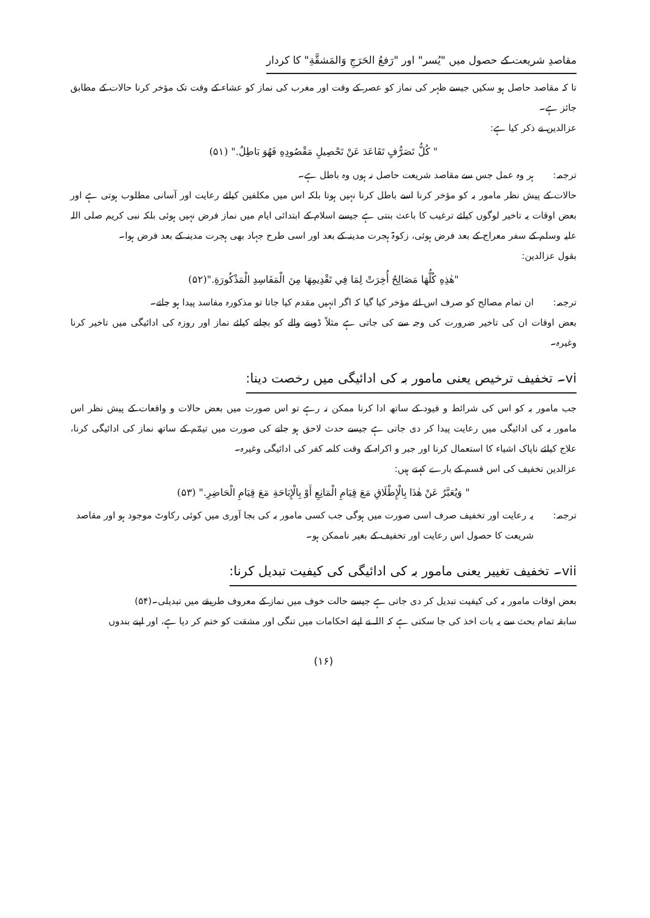مقاصدِ شریعت کے حصول میں "یُسر" اور "رَفعُ الحَرَجِ وَالمَشقَّةِ" کا کردار
تا کہ مقاصد حاصل ہو سکیں جیسے ظہر کی نماز کو عصر کے وقت اور مغرب کی نماز کو عشاء کے وقت تک مؤخر کرنا حالات کے مطابق جائز ہے۔
عزالدین نے ذکر کیا ہے:
" كُلُّ تَصَرُّفٍ تَقَاعَدَ عَنْ تَحْصِيلِ مَقْصُودِهِ فَهُوَ بَاطِلٌ." (۵۱)
ترجمہ: ہر وہ عمل جس سے مقاصد شریعت حاصل نہ ہوں وہ باطل ہے۔
حالات کے پیش نظر مامور بہ کو مؤخر کرنا اسے باطل کرنا نہیں ہوتا بلکہ اس میں مکلفین کیلئے رعایت اور آسانی مطلوب ہوتی ہے اور بعض اوقات یہ تاخیر لوگوں کیلئے ترغیب کا باعث بنتی ہے جیسے اسلام کے ابتدائی ایام میں نماز فرض نہیں ہوئی بلکہ نبی کریم صلی اللہ علیہ وسلم کے سفر معراج کے بعد فرض ہوئی، زکوۃ ہجرت مدینہ کے بعد اور اسی طرح جہاد بھی ہجرت مدینہ کے بعد فرض ہوا۔
بقول عزالدین:
"هٰذِهِ كُلُّهَا مَصَالِحُ أُخِرَتْ لِمَا فِي تَقْدِيمِهَا مِنَ الْمَفَاسِدِ الْمَذْكُورَةِ."(۵۲)
ترجمہ: ان تمام مصالح کو صرف اس لئے مؤخر کیا گیا کہ اگر انہیں مقدم کیا جاتا تو مذکورہ مفاسد پیدا ہو جاتے۔
بعض اوقات ان کی تاخیر ضرورت کی وجہ سے کی جاتی ہے مثلاً ڈوبنے والے کو بچانے کیلئے نماز اور روزہ کی ادائیگی میں تاخیر کرنا وغیرہ۔
vi۔ تخفیف ترخیص یعنی مامور بہ کی ادائیگی میں رخصت دینا:
جب مامور بہ کو اس کی شرائط و قیود کے ساتھ ادا کرنا ممکن نہ رہے تو اس صورت میں بعض حالات و واقعات کے پیش نظر اس مامور بہ کی ادائیگی میں رعایت پیدا کر دی جاتی ہے جیسے حدث لاحق ہو جانے کی صورت میں تیمّم کے ساتھ نماز کی ادائیگی کرنا، علاج کیلئے ناپاک اشیاء کا استعمال کرنا اور جبر و اکراہ کے وقت کلمہ کفر کی ادائیگی وغیرہ۔
عزالدین تخفیف کی اس قسم کے بارے کہتے ہیں:
" وَيُعَبَّرُ عَنْ هٰذَا بِالْإِطْلَاقِ مَعَ قِيَامِ الْمَانِعِ أَوْ بِالْإِبَاحَةِ مَعَ قِيَامِ الْحَاضِرِ." (۵۳)
ترجمہ: یہ رعایت اور تخفیف صرف اسی صورت میں ہوگی جب کسی مامور بہ کی بجا آوری میں کوئی رکاوٹ موجود ہو اور مقاصد شریعت کا حصول اس رعایت اور تخفیف کے بغیر ناممکن ہو۔
vii۔ تخفیف تغییر یعنی مامور بہ کی ادائیگی کی کیفیت تبدیل کرنا:
بعض اوقات مامور بہ کی کیفیت تبدیل کر دی جاتی ہے جیسے حالت خوف میں نماز کے معروف طریقے میں تبدیلی۔(۵۴)
سابقہ تمام بحث سے یہ بات اخذ کی جا سکتی ہے کہ اللہ نے اپنے احکامات میں تنگی اور مشقت کو ختم کر دیا ہے، اور اپنے بندوں
(۱۶)